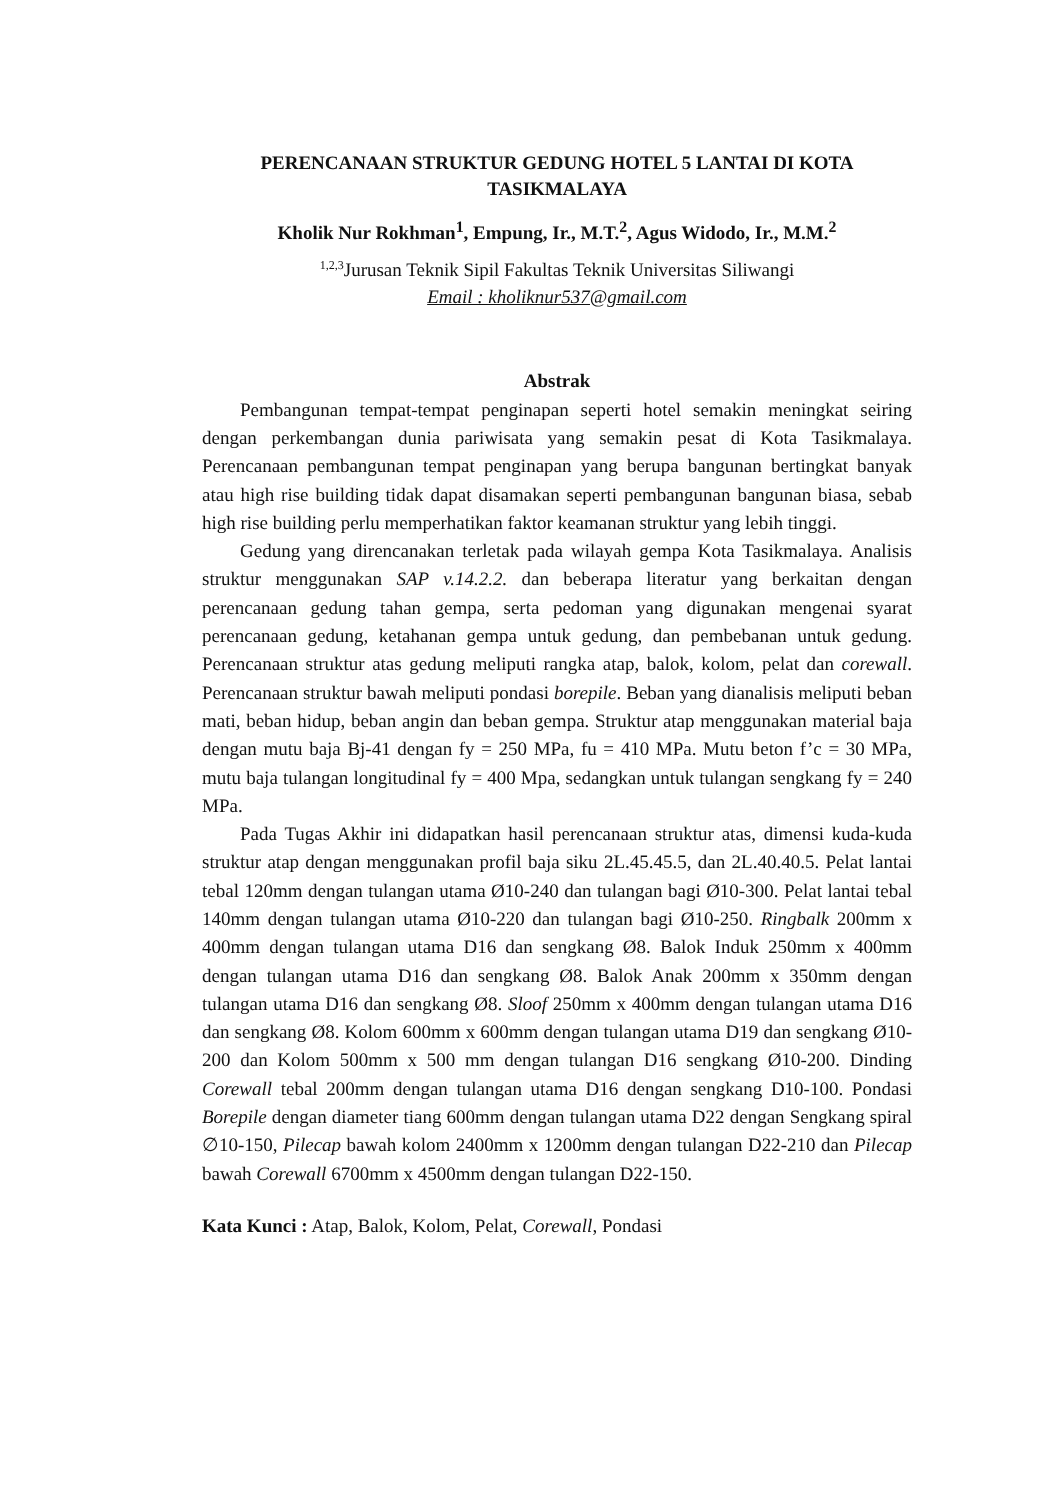PERENCANAAN STRUKTUR GEDUNG HOTEL 5 LANTAI DI KOTA TASIKMALAYA
Kholik Nur Rokhman<sup>1</sup>, Empung, Ir., M.T.<sup>2</sup>, Agus Widodo, Ir., M.M.<sup>2</sup>
<sup>1,2,3</sup>Jurusan Teknik Sipil Fakultas Teknik Universitas Siliwangi
Email : kholiknur537@gmail.com
Abstrak
Pembangunan tempat-tempat penginapan seperti hotel semakin meningkat seiring dengan perkembangan dunia pariwisata yang semakin pesat di Kota Tasikmalaya. Perencanaan pembangunan tempat penginapan yang berupa bangunan bertingkat banyak atau high rise building tidak dapat disamakan seperti pembangunan bangunan biasa, sebab high rise building perlu memperhatikan faktor keamanan struktur yang lebih tinggi.
Gedung yang direncanakan terletak pada wilayah gempa Kota Tasikmalaya. Analisis struktur menggunakan SAP v.14.2.2. dan beberapa literatur yang berkaitan dengan perencanaan gedung tahan gempa, serta pedoman yang digunakan mengenai syarat perencanaan gedung, ketahanan gempa untuk gedung, dan pembebanan untuk gedung. Perencanaan struktur atas gedung meliputi rangka atap, balok, kolom, pelat dan corewall. Perencanaan struktur bawah meliputi pondasi borepile. Beban yang dianalisis meliputi beban mati, beban hidup, beban angin dan beban gempa. Struktur atap menggunakan material baja dengan mutu baja Bj-41 dengan fy = 250 MPa, fu = 410 MPa. Mutu beton f’c = 30 MPa, mutu baja tulangan longitudinal fy = 400 Mpa, sedangkan untuk tulangan sengkang fy = 240 MPa.
Pada Tugas Akhir ini didapatkan hasil perencanaan struktur atas, dimensi kuda-kuda struktur atap dengan menggunakan profil baja siku 2L.45.45.5, dan 2L.40.40.5. Pelat lantai tebal 120mm dengan tulangan utama Ø10-240 dan tulangan bagi Ø10-300. Pelat lantai tebal 140mm dengan tulangan utama Ø10-220 dan tulangan bagi Ø10-250. Ringbalk 200mm x 400mm dengan tulangan utama D16 dan sengkang Ø8. Balok Induk 250mm x 400mm dengan tulangan utama D16 dan sengkang Ø8. Balok Anak 200mm x 350mm dengan tulangan utama D16 dan sengkang Ø8. Sloof 250mm x 400mm dengan tulangan utama D16 dan sengkang Ø8. Kolom 600mm x 600mm dengan tulangan utama D19 dan sengkang Ø10-200 dan Kolom 500mm x 500 mm dengan tulangan D16 sengkang Ø10-200. Dinding Corewall tebal 200mm dengan tulangan utama D16 dengan sengkang D10-100. Pondasi Borepile dengan diameter tiang 600mm dengan tulangan utama D22 dengan Sengkang spiral ∅10-150, Pilecap bawah kolom 2400mm x 1200mm dengan tulangan D22-210 dan Pilecap bawah Corewall 6700mm x 4500mm dengan tulangan D22-150.
Kata Kunci : Atap, Balok, Kolom, Pelat, Corewall, Pondasi